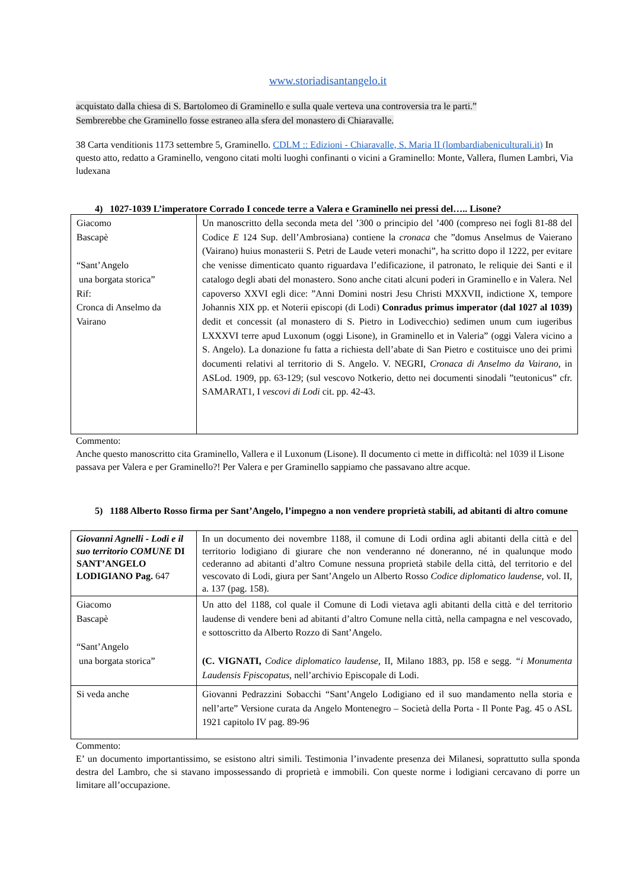www.storiadisantangelo.it
acquistato dalla chiesa di S. Bartolomeo di Graminello e sulla quale verteva una controversia tra le parti.”
Sembrerebbe che Graminello fosse estraneo alla sfera del monastero di Chiaravalle.
38 Carta venditionis 1173 settembre 5, Graminello. CDLM :: Edizioni - Chiaravalle, S. Maria II (lombardiabeniculturali.it) In questo atto, redatto a Graminello, vengono citati molti luoghi confinanti o vicini a Graminello: Monte, Vallera, flumen Lambri, Via ludexana
4) 1027-1039 L’imperatore Corrado I concede terre a Valera e Graminello nei pressi del….. Lisone?
| Giacomo Bascapè “Sant’Angelo una borgata storica” Rif: Cronca di Anselmo da Vairano | Un manoscritto della seconda meta del ’300 o principio del ’400 (compreso nei fogli 81-88 del Codice E 124 Sup. dell’Ambrosiana) contiene la cronaca che ”domus Anselmus de Vaierano (Vairano) huius monasterii S. Petri de Laude veteri monachi”, ha scritto dopo il 1222, per evitare che venisse dimenticato quanto riguardava l’edificazione, il patronato, le reliquie dei Santi e il catalogo degli abati del monastero. Sono anche citati alcuni poderi in Graminello e in Valera. Nel capoverso XXVI egli dice: ”Anni Domini nostri Jesu Christi MXXVII, indictione X, tempore Johannis XIX pp. et Noterii episcopi (di Lodi) Conradus primus imperator (dal 1027 al 1039) dedit et concessit (al monastero di S. Pietro in Lodivecchio) sedimen unum cum iugeribus LXXXVI terre apud Luxonum (oggi Lisone), in Graminello et in Valeria” (oggi Valera vicino a S. Angelo). La donazione fu fatta a richiesta dell’abate di San Pietro e costituisce uno dei primi documenti relativi al territorio di S. Angelo. V. NEGRI, Cronaca di Anselmo da Vairano, in ASLod. 1909, pp. 63-129; (sul vescovo Notkerio, detto nei documenti sinodali ”teutonicus” cfr. SAMARAT1, I vescovi di Lodi cit. pp. 42-43. |
Commento:
Anche questo manoscritto cita Graminello, Vallera e il Luxonum (Lisone). Il documento ci mette in difficoltà: nel 1039 il Lisone passava per Valera e per Graminello?! Per Valera e per Graminello sappiamo che passavano altre acque.
5) 1188 Alberto Rosso firma per Sant’Angelo, l’impegno a non vendere proprietà stabili, ad abitanti di altro comune
| Giovanni Agnelli - Lodi e il suo territorio COMUNE DI SANT’ANGELO LODIGIANO Pag. 647 | In un documento dei novembre 1188, il comune di Lodi ordina agli abitanti della città e del territorio lodigiano di giurare che non venderanno né doneranno, né in qualunque modo cederanno ad abitanti d’altro Comune nessuna proprietà stabile della città, del territorio e del vescovato di Lodi, giura per Sant’Angelo un Alberto Rosso Codice diplomatico laudense, vol. II, a. 137 (pag. 158). |
| Giacomo Bascapè “Sant’Angelo una borgata storica” | Un atto del 1188, col quale il Comune di Lodi vietava agli abitanti della città e del territorio laudense di vendere beni ad abitanti d’altro Comune nella città, nella campagna e nel vescovado, e sottoscritto da Alberto Rozzo di Sant’Angelo. (C. VIGNATI, Codice diplomatico laudense, II, Milano 1883, pp. l58 e segg. “i Monumenta Laudensis Fpiscopatus, nell’archivio Episcopale di Lodi. |
| Si veda anche | Giovanni Pedrazzini Sobacchi “Sant’Angelo Lodigiano ed il suo mandamento nella storia e nell’arte” Versione curata da Angelo Montenegro – Società della Porta - Il Ponte Pag. 45 o ASL 1921 capitolo IV pag. 89-96 |
Commento:
E’ un documento importantissimo, se esistono altri simili. Testimonia l’invadente presenza dei Milanesi, soprattutto sulla sponda destra del Lambro, che si stavano impossessando di proprietà e immobili. Con queste norme i lodigiani cercavano di porre un limitare all’occupazione.